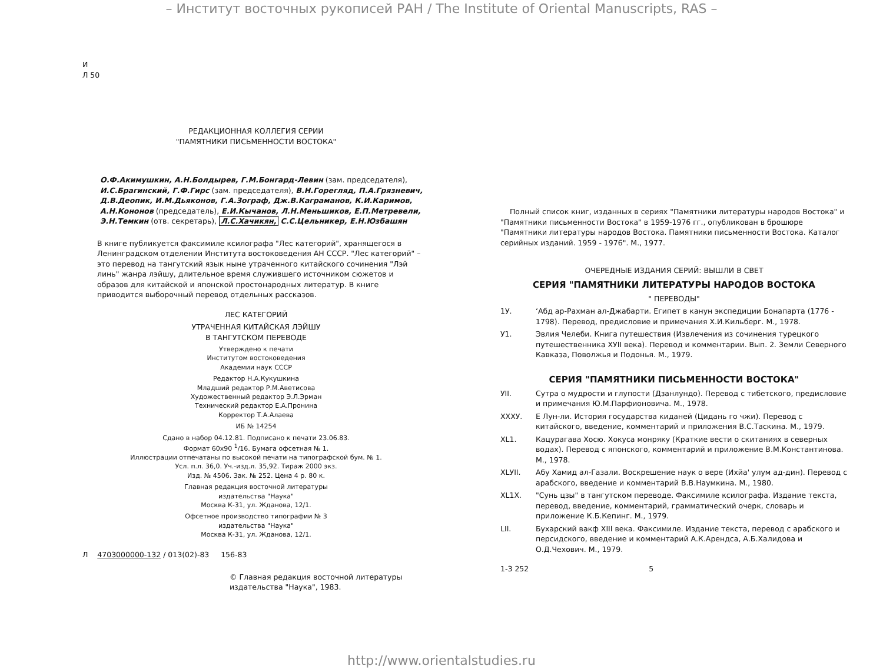– Институт восточных рукописей РАН / The Institute of Oriental Manuscripts, RAS –
И
Л 50
РЕДАКЦИОННАЯ КОЛЛЕГИЯ СЕРИИ
"ПАМЯТНИКИ ПИСЬМЕННОСТИ ВОСТОКА"
О.Ф.Акимушкин, А.Н.Болдырев, Г.М.Бонгард-Левин (зам. председателя), И.С.Брагинский, Г.Ф.Гирс (зам. председателя), В.Н.Горегляд, П.А.Грязневич, Д.В.Деопик, И.М.Дьяконов, Г.А.Зограф, Дж.В.Каграманов, К.И.Каримов, А.Н.Кононов (председатель), Е.И.Кычанов, Л.Н.Меньшиков, Е.П.Метревели, Э.Н.Темкин (отв. секретарь), Л.С.Хачикян, С.С.Цельникер, Е.Н.Юзбашян
В книге публикуется факсимиле ксилографа "Лес категорий", хранящегося в Ленинградском отделении Института востоковедения АН СССР. "Лес категорий" – это перевод на тангутский язык ныне утраченного китайского сочинения "Лэй линь" жанра лэйшу, длительное время служившего источником сюжетов и образов для китайской и японской простонародных литератур. В книге приводится выборочный перевод отдельных рассказов.
ЛЕС КАТЕГОРИЙ
УТРАЧЕННАЯ КИТАЙСКАЯ ЛЭЙШУ
В ТАНГУТСКОМ ПЕРЕВОДЕ
Утверждено к печати
Институтом востоковедения
Академии наук СССР
Редактор Н.А.Кукушкина
Младший редактор Р.М.Аветисова
Художественный редактор Э.Л.Эрман
Технический редактор Е.А.Пронина
Корректор Т.А.Алаева
ИБ № 14254
Сдано в набор 04.12.81. Подписано к печати 23.06.83.
Формат 60x90 <sup>1</sup>/16. Бумага офсетная № 1.
Иллюстрации отпечатаны по высокой печати на типографской бум. № 1.
Усл. п.л. 36,0. Уч.-изд.л. 35,92. Тираж 2000 экз.
Изд. № 4506. Зак. № 252. Цена 4 р. 80 к.
Главная редакция восточной литературы
издательства "Наука"
Москва К-31, ул. Жданова, 12/1.
Офсетное производство типографии № 3
издательства "Наука"
Москва К-31, ул. Жданова, 12/1.
Л 4703000000-132 / 013(02)-83 156-83
© Главная редакция восточной литературы
издательства "Наука", 1983.
Полный список книг, изданных в сериях "Памятники литературы народов Востока" и "Памятники письменности Востока" в 1959-1976 гг., опубликован в брошюре "Памятники литературы народов Востока. Памятники письменности Востока. Каталог серийных изданий. 1959 - 1976". М., 1977.
ОЧЕРЕДНЫЕ ИЗДАНИЯ СЕРИЙ: ВЫШЛИ В СВЕТ
СЕРИЯ "ПАМЯТНИКИ ЛИТЕРАТУРЫ НАРОДОВ ВОСТОКА
" ПЕРЕВОДЫ"
1У. ʻАбд ар-Рахман ал-Джабарти. Египет в канун экспедиции Бонапарта (1776 - 1798). Перевод, предисловие и примечания Х.И.Кильберг. М., 1978.
У1. Эвлия Челеби. Книга путешествия (Извлечения из сочинения турецкого путешественника ХУII века). Перевод и комментарии. Вып. 2. Земли Северного Кавказа, Поволжья и Подонья. М., 1979.
СЕРИЯ "ПАМЯТНИКИ ПИСЬМЕННОСТИ ВОСТОКА"
УII. Сутра о мудрости и глупости (Дзанлундо). Перевод с тибетского, предисловие и примечания Ю.М.Парфионовича. М., 1978.
XXXУ. Е Лун-ли. История государства киданей (Цидань го чжи). Перевод с китайского, введение, комментарий и приложения В.С.Таскина. М., 1979.
XL1. Кацурагава Хосю. Хокуса монряку (Краткие вести о скитаниях в северных водах). Перевод с японского, комментарий и приложение В.М.Константинова. М., 1978.
XLУII. Абу Хамид ал-Газали. Воскрешение наук о вере (Ихйа' улум ад-дин). Перевод с арабского, введение и комментарий В.В.Наумкина. М., 1980.
XL1X. "Сунь цзы" в тангутском переводе. Факсимиле ксилографа. Издание текста, перевод, введение, комментарий, грамматический очерк, словарь и приложение К.Б.Кепинг. М., 1979.
LII. Бухарский вакф XIII века. Факсимиле. Издание текста, перевод с арабского и персидского, введение и комментарий А.К.Арендса, А.Б.Халидова и О.Д.Чехович. М., 1979.
1-3 252 5
http://www.orientalstudies.ru